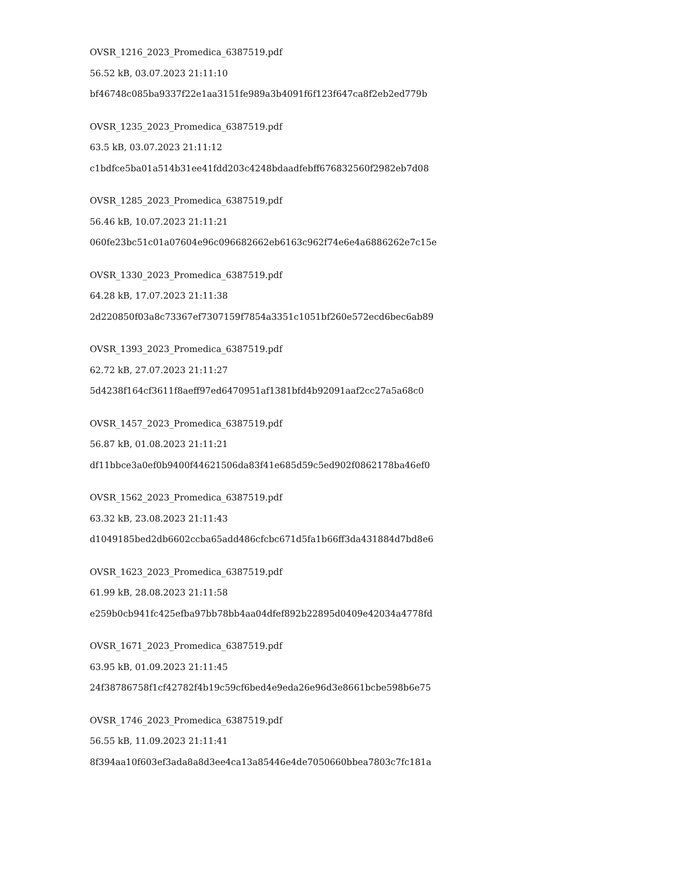OVSR_1216_2023_Promedica_6387519.pdf
56.52 kB, 03.07.2023 21:11:10
bf46748c085ba9337f22e1aa3151fe989a3b4091f6f123f647ca8f2eb2ed779b
OVSR_1235_2023_Promedica_6387519.pdf
63.5 kB, 03.07.2023 21:11:12
c1bdfce5ba01a514b31ee41fdd203c4248bdaadfebff676832560f2982eb7d08
OVSR_1285_2023_Promedica_6387519.pdf
56.46 kB, 10.07.2023 21:11:21
060fe23bc51c01a07604e96c096682662eb6163c962f74e6e4a6886262e7c15e
OVSR_1330_2023_Promedica_6387519.pdf
64.28 kB, 17.07.2023 21:11:38
2d220850f03a8c73367ef7307159f7854a3351c1051bf260e572ecd6bec6ab89
OVSR_1393_2023_Promedica_6387519.pdf
62.72 kB, 27.07.2023 21:11:27
5d4238f164cf3611f8aeff97ed6470951af1381bfd4b92091aaf2cc27a5a68c0
OVSR_1457_2023_Promedica_6387519.pdf
56.87 kB, 01.08.2023 21:11:21
df11bbce3a0ef0b9400f44621506da83f41e685d59c5ed902f0862178ba46ef0
OVSR_1562_2023_Promedica_6387519.pdf
63.32 kB, 23.08.2023 21:11:43
d1049185bed2db6602ccba65add486cfcbc671d5fa1b66ff3da431884d7bd8e6
OVSR_1623_2023_Promedica_6387519.pdf
61.99 kB, 28.08.2023 21:11:58
e259b0cb941fc425efba97bb78bb4aa04dfef892b22895d0409e42034a4778fd
OVSR_1671_2023_Promedica_6387519.pdf
63.95 kB, 01.09.2023 21:11:45
24f38786758f1cf42782f4b19c59cf6bed4e9eda26e96d3e8661bcbe598b6e75
OVSR_1746_2023_Promedica_6387519.pdf
56.55 kB, 11.09.2023 21:11:41
8f394aa10f603ef3ada8a8d3ee4ca13a85446e4de7050660bbea7803c7fc181a